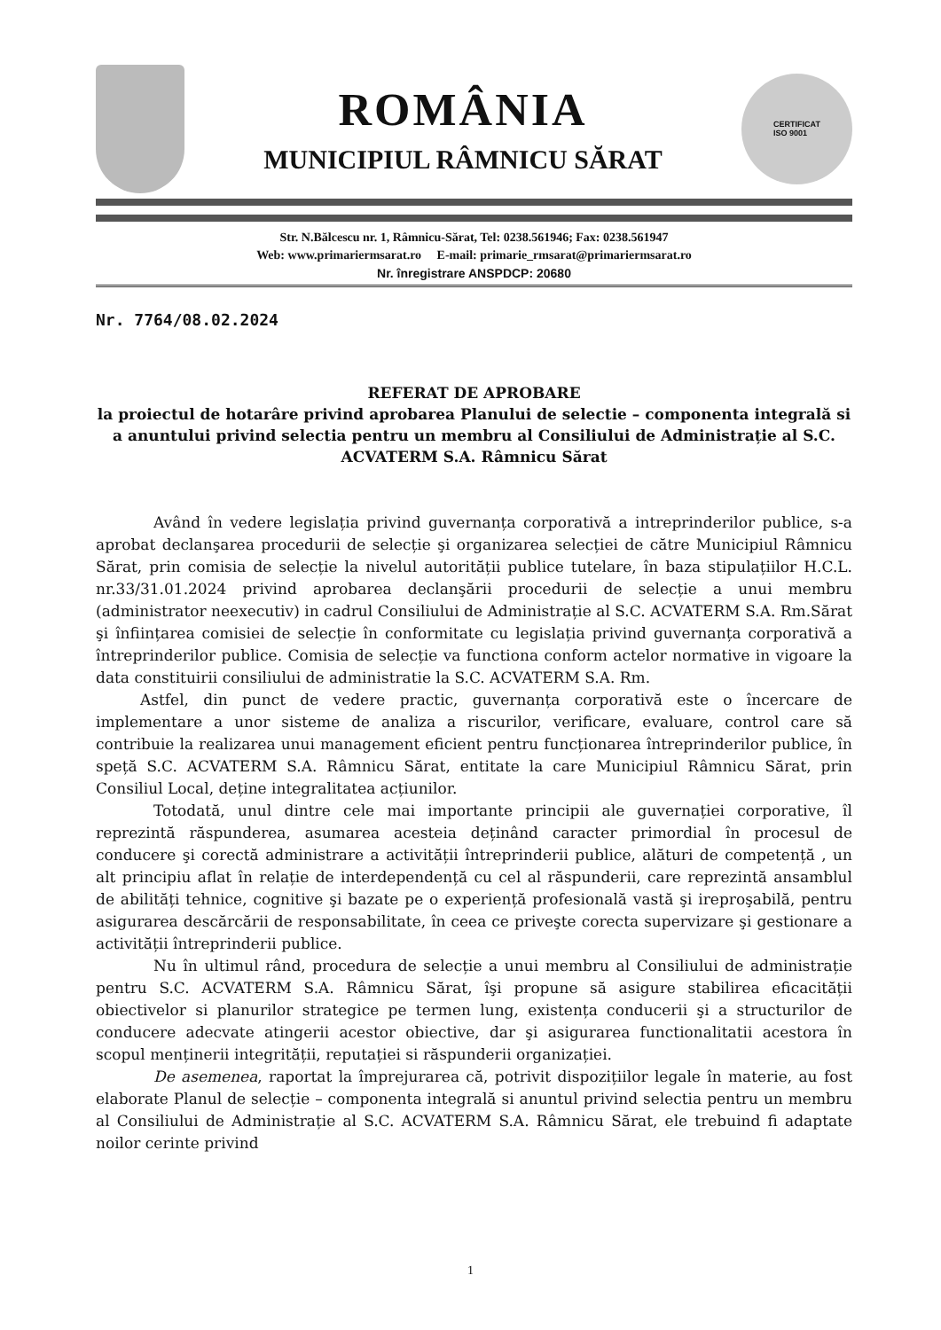ROMÂNIA
MUNICIPIUL RÂMNICU SĂRAT
CERTIFICAT
ISO 9001
Str. N.Bălcescu nr. 1, Râmnicu-Sărat, Tel: 0238.561946; Fax: 0238.561947
Web: www.primariermsarat.ro E-mail: primarie_rmsarat@primariermsarat.ro
Nr. înregistrare ANSPDCP: 20680
Nr. 7764/08.02.2024
REFERAT DE APROBARE
la proiectul de hotarâre privind aprobarea Planului de selectie – componenta integrală si a anuntului privind selectia pentru un membru al Consiliului de Administrație al S.C. ACVATERM S.A. Râmnicu Sărat
Având în vedere legislația privind guvernanța corporativă a intreprinderilor publice, s-a aprobat declanşarea procedurii de selecție şi organizarea selecției de către Municipiul Râmnicu Sărat, prin comisia de selecție la nivelul autorității publice tutelare, în baza stipulațiilor H.C.L. nr.33/31.01.2024 privind aprobarea declanşării procedurii de selecție a unui membru (administrator neexecutiv) in cadrul Consiliului de Administrație al S.C. ACVATERM S.A. Rm.Sărat şi înființarea comisiei de selecție în conformitate cu legislația privind guvernanța corporativă a întreprinderilor publice. Comisia de selecție va functiona conform actelor normative in vigoare la data constituirii consiliului de administratie la S.C. ACVATERM S.A. Rm.
Astfel, din punct de vedere practic, guvernanța corporativă este o încercare de implementare a unor sisteme de analiza a riscurilor, verificare, evaluare, control care să contribuie la realizarea unui management eficient pentru funcționarea întreprinderilor publice, în speță S.C. ACVATERM S.A. Râmnicu Sărat, entitate la care Municipiul Râmnicu Sărat, prin Consiliul Local, deține integralitatea acțiunilor.
Totodată, unul dintre cele mai importante principii ale guvernației corporative, îl reprezintă răspunderea, asumarea acesteia deținând caracter primordial în procesul de conducere şi corectă administrare a activității întreprinderii publice, alături de competență , un alt principiu aflat în relație de interdependență cu cel al răspunderii, care reprezintă ansamblul de abilități tehnice, cognitive şi bazate pe o experiență profesională vastă şi ireproşabilă, pentru asigurarea descărcării de responsabilitate, în ceea ce priveşte corecta supervizare şi gestionare a activității întreprinderii publice.
Nu în ultimul rând, procedura de selecție a unui membru al Consiliului de administrație pentru S.C. ACVATERM S.A. Râmnicu Sărat, îşi propune să asigure stabilirea eficacității obiectivelor si planurilor strategice pe termen lung, existența conducerii şi a structurilor de conducere adecvate atingerii acestor obiective, dar şi asigurarea functionalitatii acestora în scopul menținerii integrității, reputației si răspunderii organizației.
De asemenea, raportat la împrejurarea că, potrivit dispozițiilor legale în materie, au fost elaborate Planul de selecție – componenta integrală si anuntul privind selectia pentru un membru al Consiliului de Administrație al S.C. ACVATERM S.A. Râmnicu Sărat, ele trebuind fi adaptate noilor cerinte privind
1